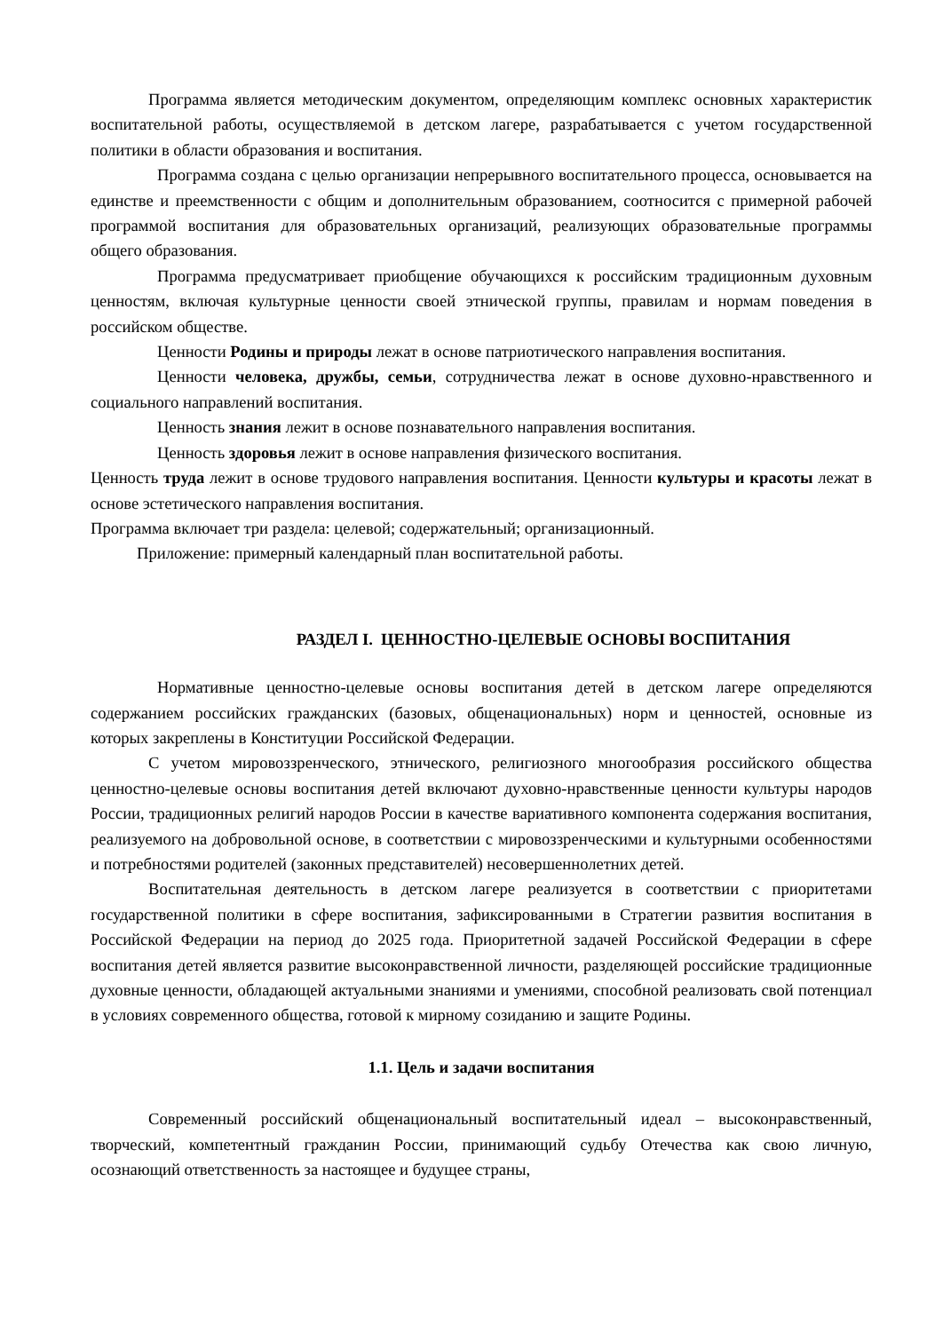Программа является методическим документом, определяющим комплекс основных характеристик воспитательной работы, осуществляемой в детском лагере, разрабатывается с учетом государственной политики в области образования и воспитания.
Программа создана с целью организации непрерывного воспитательного процесса, основывается на единстве и преемственности с общим и дополнительным образованием, соотносится с примерной рабочей программой воспитания для образовательных организаций, реализующих образовательные программы общего образования.
Программа предусматривает приобщение обучающихся к российским традиционным духовным ценностям, включая культурные ценности своей этнической группы, правилам и нормам поведения в российском обществе.
Ценности Родины и природы лежат в основе патриотического направления воспитания.
Ценности человека, дружбы, семьи, сотрудничества лежат в основе духовно-нравственного и социального направлений воспитания.
Ценность знания лежит в основе познавательного направления воспитания.
Ценность здоровья лежит в основе направления физического воспитания.
Ценность труда лежит в основе трудового направления воспитания. Ценности культуры и красоты лежат в основе эстетического направления воспитания.
Программа включает три раздела: целевой; содержательный; организационный.
Приложение: примерный календарный план воспитательной работы.
РАЗДЕЛ I. ЦЕННОСТНО-ЦЕЛЕВЫЕ ОСНОВЫ ВОСПИТАНИЯ
Нормативные ценностно-целевые основы воспитания детей в детском лагере определяются содержанием российских гражданских (базовых, общенациональных) норм и ценностей, основные из которых закреплены в Конституции Российской Федерации.
С учетом мировоззренческого, этнического, религиозного многообразия российского общества ценностно-целевые основы воспитания детей включают духовно-нравственные ценности культуры народов России, традиционных религий народов России в качестве вариативного компонента содержания воспитания, реализуемого на добровольной основе, в соответствии с мировоззренческими и культурными особенностями и потребностями родителей (законных представителей) несовершеннолетних детей.
Воспитательная деятельность в детском лагере реализуется в соответствии с приоритетами государственной политики в сфере воспитания, зафиксированными в Стратегии развития воспитания в Российской Федерации на период до 2025 года. Приоритетной задачей Российской Федерации в сфере воспитания детей является развитие высоконравственной личности, разделяющей российские традиционные духовные ценности, обладающей актуальными знаниями и умениями, способной реализовать свой потенциал в условиях современного общества, готовой к мирному созиданию и защите Родины.
1.1. Цель и задачи воспитания
Современный российский общенациональный воспитательный идеал – высоконравственный, творческий, компетентный гражданин России, принимающий судьбу Отечества как свою личную, осознающий ответственность за настоящее и будущее страны,